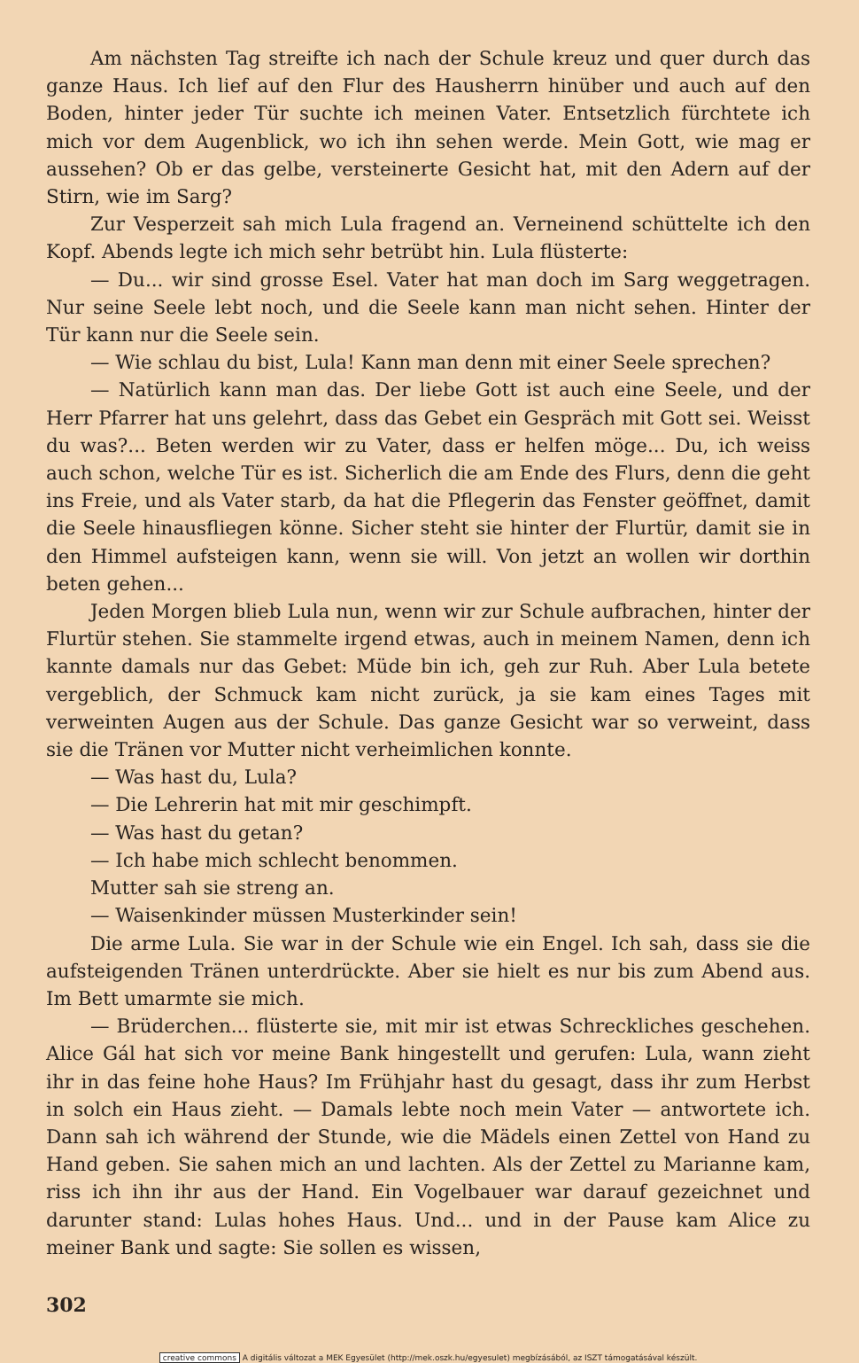Am nächsten Tag streifte ich nach der Schule kreuz und quer durch das ganze Haus. Ich lief auf den Flur des Hausherrn hinüber und auch auf den Boden, hinter jeder Tür suchte ich meinen Vater. Entsetzlich fürchtete ich mich vor dem Augenblick, wo ich ihn sehen werde. Mein Gott, wie mag er aussehen? Ob er das gelbe, versteinerte Gesicht hat, mit den Adern auf der Stirn, wie im Sarg?
Zur Vesperzeit sah mich Lula fragend an. Verneinend schüttelte ich den Kopf. Abends legte ich mich sehr betrübt hin. Lula flüsterte:
— Du... wir sind grosse Esel. Vater hat man doch im Sarg weggetragen. Nur seine Seele lebt noch, und die Seele kann man nicht sehen. Hinter der Tür kann nur die Seele sein.
— Wie schlau du bist, Lula! Kann man denn mit einer Seele sprechen?
— Natürlich kann man das. Der liebe Gott ist auch eine Seele, und der Herr Pfarrer hat uns gelehrt, dass das Gebet ein Gespräch mit Gott sei. Weisst du was?... Beten werden wir zu Vater, dass er helfen möge... Du, ich weiss auch schon, welche Tür es ist. Sicherlich die am Ende des Flurs, denn die geht ins Freie, und als Vater starb, da hat die Pflegerin das Fenster geöffnet, damit die Seele hinausfliegen könne. Sicher steht sie hinter der Flurtür, damit sie in den Himmel aufsteigen kann, wenn sie will. Von jetzt an wollen wir dorthin beten gehen...
Jeden Morgen blieb Lula nun, wenn wir zur Schule aufbrachen, hinter der Flurtür stehen. Sie stammelte irgend etwas, auch in meinem Namen, denn ich kannte damals nur das Gebet: Müde bin ich, geh zur Ruh. Aber Lula betete vergeblich, der Schmuck kam nicht zurück, ja sie kam eines Tages mit verweinten Augen aus der Schule. Das ganze Gesicht war so verweint, dass sie die Tränen vor Mutter nicht verheimlichen konnte.
— Was hast du, Lula?
— Die Lehrerin hat mit mir geschimpft.
— Was hast du getan?
— Ich habe mich schlecht benommen.
Mutter sah sie streng an.
— Waisenkinder müssen Musterkinder sein!
Die arme Lula. Sie war in der Schule wie ein Engel. Ich sah, dass sie die aufsteigenden Tränen unterdrückte. Aber sie hielt es nur bis zum Abend aus. Im Bett umarmte sie mich.
— Brüderchen... flüsterte sie, mit mir ist etwas Schreckliches geschehen. Alice Gál hat sich vor meine Bank hingestellt und gerufen: Lula, wann zieht ihr in das feine hohe Haus? Im Frühjahr hast du gesagt, dass ihr zum Herbst in solch ein Haus zieht. — Damals lebte noch mein Vater — antwortete ich. Dann sah ich während der Stunde, wie die Mädels einen Zettel von Hand zu Hand geben. Sie sahen mich an und lachten. Als der Zettel zu Marianne kam, riss ich ihn ihr aus der Hand. Ein Vogelbauer war darauf gezeichnet und darunter stand: Lulas hohes Haus. Und... und in der Pause kam Alice zu meiner Bank und sagte: Sie sollen es wissen,
302
creative commons A digitális változat a MEK Egyesület (http://mek.oszk.hu/egyesulet) megbízásából, az ISZT támogatásával készült.